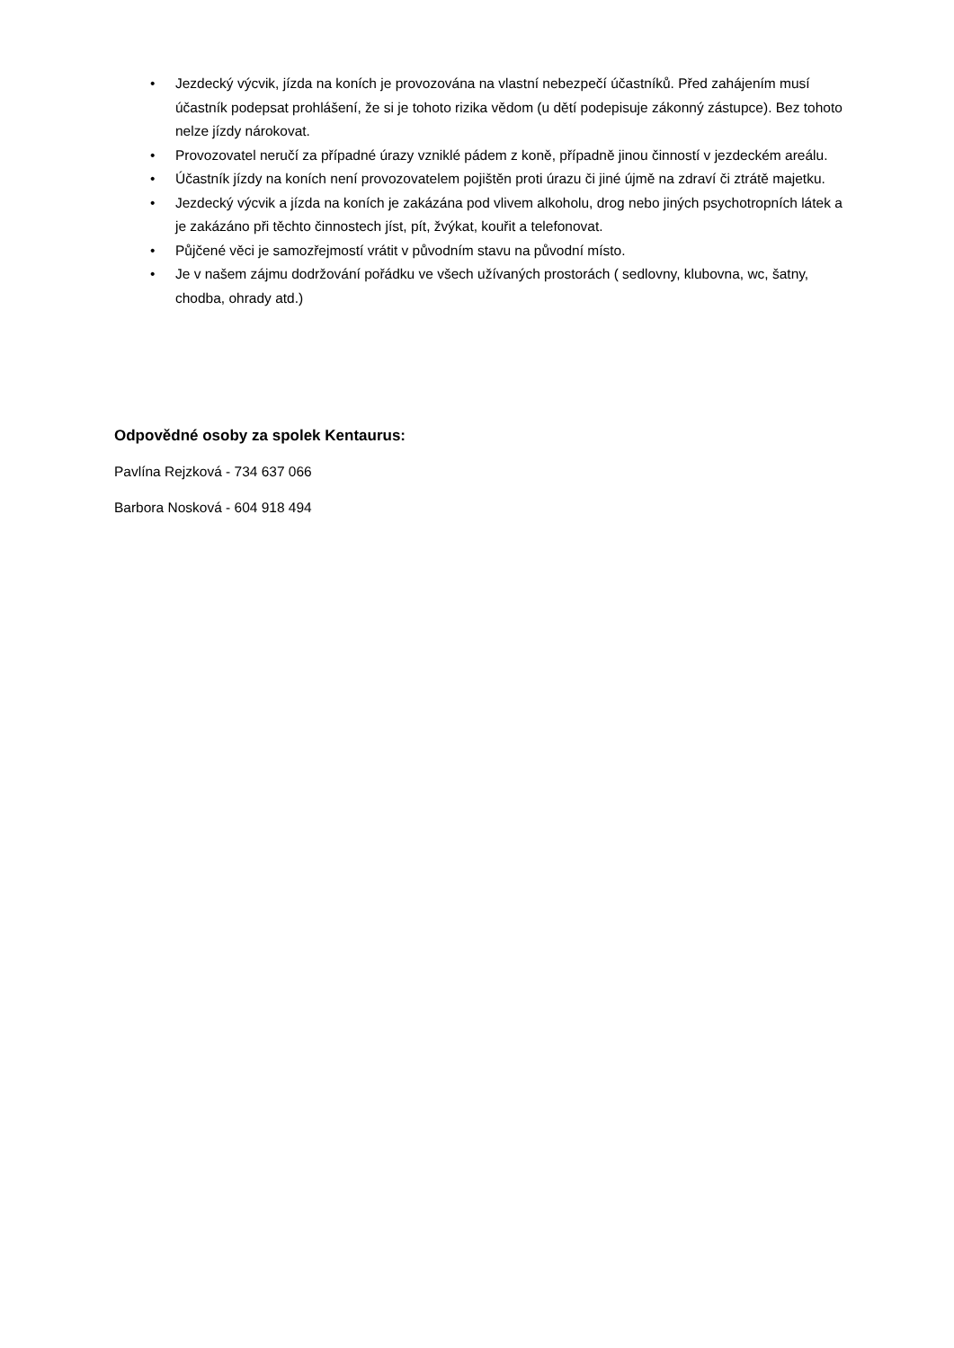• Jezdecký výcvik, jízda na koních je provozována na vlastní nebezpečí účastníků. Před zahájením musí účastník podepsat prohlášení, že si je tohoto rizika vědom (u dětí podepisuje zákonný zástupce). Bez tohoto nelze jízdy nárokovat.
• Provozovatel neručí za případné úrazy vzniklé pádem z koně, případně jinou činností v jezdeckém areálu.
• Účastník jízdy na koních není provozovatelem pojištěn proti úrazu či jiné újmě na zdraví či ztrátě majetku.
• Jezdecký výcvik a jízda na koních je zakázána pod vlivem alkoholu, drog nebo jiných psychotropních látek a je zakázáno při těchto činnostech jíst, pít, žvýkat, kouřit a telefonovat.
• Půjčené věci je samozřejmostí vrátit v původním stavu na původní místo.
• Je v našem zájmu dodržování pořádku ve všech užívaných prostorách ( sedlovny, klubovna, wc, šatny, chodba, ohrady atd.)
Odpovědné osoby za spolek Kentaurus:
Pavlína Rejzková - 734 637 066
Barbora Nosková - 604 918 494